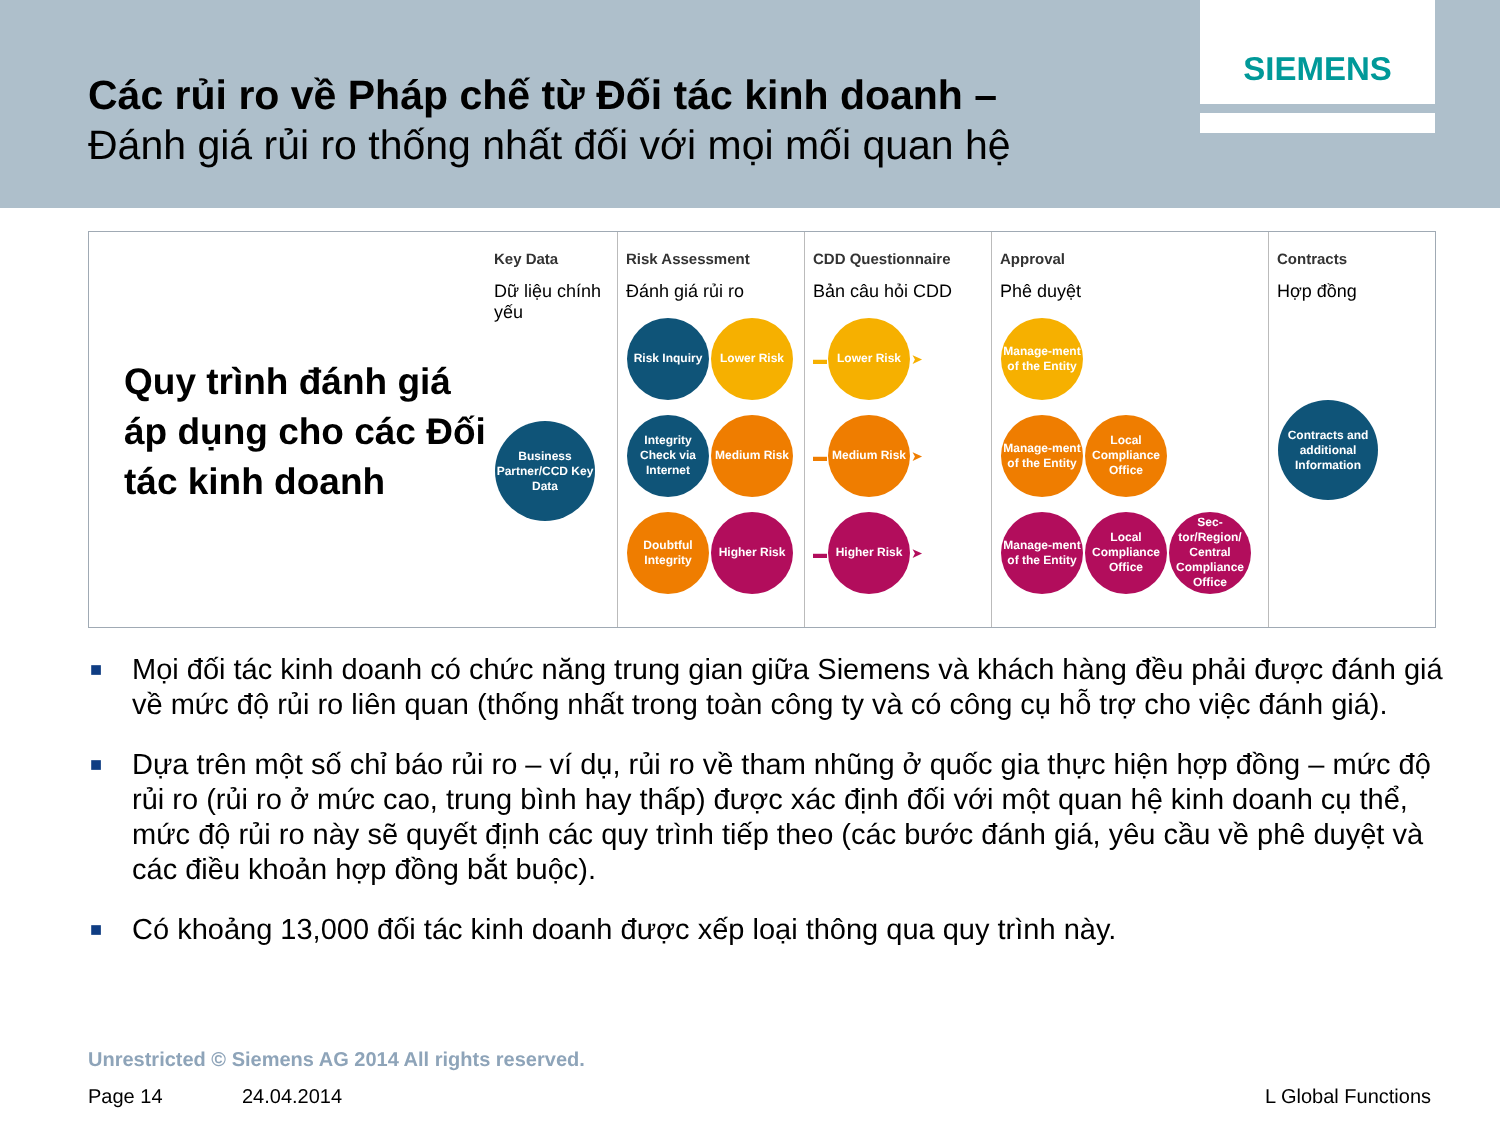Các rủi ro về Pháp chế từ Đối tác kinh doanh –
Đánh giá rủi ro thống nhất đối với mọi mối quan hệ
SIEMENS
Quy trình đánh giá áp dụng cho các Đối tác kinh doanh
Key Data
Dữ liệu chính yếu
Business Partner/CCD Key Data
Risk Assessment
Đánh giá rủi ro
Risk Inquiry Lower Risk
Integrity Check via Internet Medium Risk
Doubtful Integrity Higher Risk
CDD Questionnaire
Bản câu hỏi CDD
▬ Lower Risk ➤
▬ Medium Risk ➤
▬ Higher Risk ➤
Approval
Phê duyệt
Manage-ment of the Entity
Manage-ment of the Entity Local Compliance Office
Manage-ment of the Entity Local Compliance Office Sec-tor/Region/ Central Compliance Office
Contracts
Hợp đồng
Contracts and additional Information
■ Mọi đối tác kinh doanh có chức năng trung gian giữa Siemens và khách hàng đều phải được đánh giá về mức độ rủi ro liên quan (thống nhất trong toàn công ty và có công cụ hỗ trợ cho việc đánh giá).
■ Dựa trên một số chỉ báo rủi ro – ví dụ, rủi ro về tham nhũng ở quốc gia thực hiện hợp đồng – mức độ rủi ro (rủi ro ở mức cao, trung bình hay thấp) được xác định đối với một quan hệ kinh doanh cụ thể, mức độ rủi ro này sẽ quyết định các quy trình tiếp theo (các bước đánh giá, yêu cầu về phê duyệt và các điều khoản hợp đồng bắt buộc).
■ Có khoảng 13,000 đối tác kinh doanh được xếp loại thông qua quy trình này.
Unrestricted © Siemens AG 2014 All rights reserved.
Page 14 24.04.2014 L Global Functions